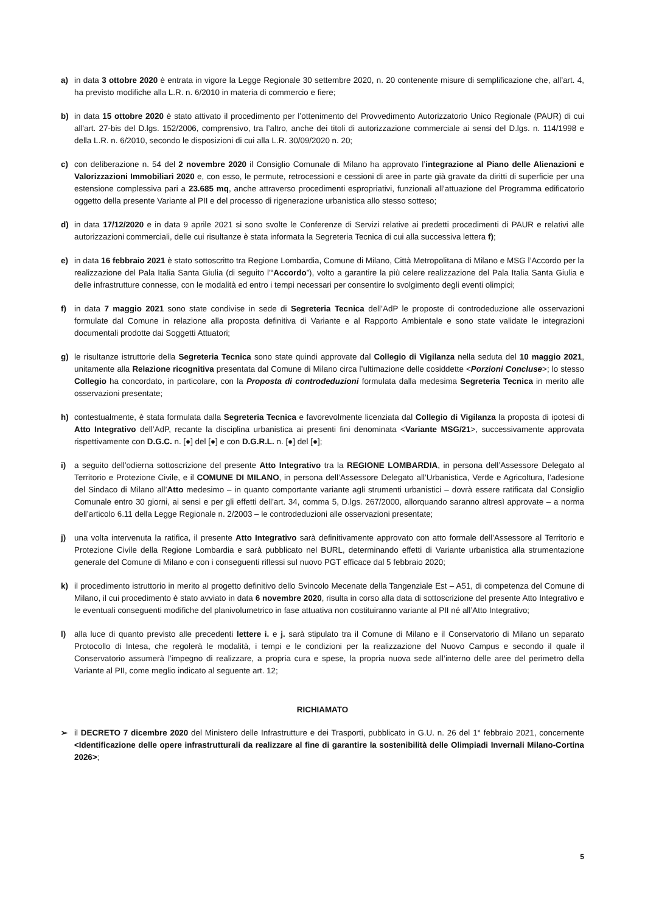a) in data 3 ottobre 2020 è entrata in vigore la Legge Regionale 30 settembre 2020, n. 20 contenente misure di semplificazione che, all’art. 4, ha previsto modifiche alla L.R. n. 6/2010 in materia di commercio e fiere;
b) in data 15 ottobre 2020 è stato attivato il procedimento per l’ottenimento del Provvedimento Autorizzatorio Unico Regionale (PAUR) di cui all'art. 27-bis del D.lgs. 152/2006, comprensivo, tra l’altro, anche dei titoli di autorizzazione commerciale ai sensi del D.lgs. n. 114/1998 e della L.R. n. 6/2010, secondo le disposizioni di cui alla L.R. 30/09/2020 n. 20;
c) con deliberazione n. 54 del 2 novembre 2020 il Consiglio Comunale di Milano ha approvato l’integrazione al Piano delle Alienazioni e Valorizzazioni Immobiliari 2020 e, con esso, le permute, retrocessioni e cessioni di aree in parte già gravate da diritti di superficie per una estensione complessiva pari a 23.685 mq, anche attraverso procedimenti espropriativi, funzionali all’attuazione del Programma edificatorio oggetto della presente Variante al PII e del processo di rigenerazione urbanistica allo stesso sotteso;
d) in data 17/12/2020 e in data 9 aprile 2021 si sono svolte le Conferenze di Servizi relative ai predetti procedimenti di PAUR e relativi alle autorizzazioni commerciali, delle cui risultanze è stata informata la Segreteria Tecnica di cui alla successiva lettera f);
e) in data 16 febbraio 2021 è stato sottoscritto tra Regione Lombardia, Comune di Milano, Città Metropolitana di Milano e MSG l’Accordo per la realizzazione del Pala Italia Santa Giulia (di seguito l’“Accordo”), volto a garantire la più celere realizzazione del Pala Italia Santa Giulia e delle infrastrutture connesse, con le modalità ed entro i tempi necessari per consentire lo svolgimento degli eventi olimpici;
f) in data 7 maggio 2021 sono state condivise in sede di Segreteria Tecnica dell’AdP le proposte di controdeduzione alle osservazioni formulate dal Comune in relazione alla proposta definitiva di Variante e al Rapporto Ambientale e sono state validate le integrazioni documentali prodotte dai Soggetti Attuatori;
g) le risultanze istruttorie della Segreteria Tecnica sono state quindi approvate dal Collegio di Vigilanza nella seduta del 10 maggio 2021, unitamente alla Relazione ricognitiva presentata dal Comune di Milano circa l’ultimazione delle cosiddette <Porzioni Concluse>; lo stesso Collegio ha concordato, in particolare, con la Proposta di controdeduzioni formulata dalla medesima Segreteria Tecnica in merito alle osservazioni presentate;
h) contestualmente, è stata formulata dalla Segreteria Tecnica e favorevolmente licenziata dal Collegio di Vigilanza la proposta di ipotesi di Atto Integrativo dell’AdP, recante la disciplina urbanistica ai presenti fini denominata <Variante MSG/21>, successivamente approvata rispettivamente con D.G.C. n. [●] del [●] e con D.G.R.L. n. [●] del [●];
i) a seguito dell’odierna sottoscrizione del presente Atto Integrativo tra la REGIONE LOMBARDIA, in persona dell’Assessore Delegato al Territorio e Protezione Civile, e il COMUNE DI MILANO, in persona dell’Assessore Delegato all’Urbanistica, Verde e Agricoltura, l’adesione del Sindaco di Milano all’Atto medesimo – in quanto comportante variante agli strumenti urbanistici – dovrà essere ratificata dal Consiglio Comunale entro 30 giorni, ai sensi e per gli effetti dell’art. 34, comma 5, D.lgs. 267/2000, allorquando saranno altresì approvate – a norma dell’articolo 6.11 della Legge Regionale n. 2/2003 – le controdeduzioni alle osservazioni presentate;
j) una volta intervenuta la ratifica, il presente Atto Integrativo sarà definitivamente approvato con atto formale dell’Assessore al Territorio e Protezione Civile della Regione Lombardia e sarà pubblicato nel BURL, determinando effetti di Variante urbanistica alla strumentazione generale del Comune di Milano e con i conseguenti riflessi sul nuovo PGT efficace dal 5 febbraio 2020;
k) il procedimento istruttorio in merito al progetto definitivo dello Svincolo Mecenate della Tangenziale Est – A51, di competenza del Comune di Milano, il cui procedimento è stato avviato in data 6 novembre 2020, risulta in corso alla data di sottoscrizione del presente Atto Integrativo e le eventuali conseguenti modifiche del planivolumetrico in fase attuativa non costituiranno variante al PII né all’Atto Integrativo;
l) alla luce di quanto previsto alle precedenti lettere i. e j. sarà stipulato tra il Comune di Milano e il Conservatorio di Milano un separato Protocollo di Intesa, che regolerà le modalità, i tempi e le condizioni per la realizzazione del Nuovo Campus e secondo il quale il Conservatorio assumerà l’impegno di realizzare, a propria cura e spese, la propria nuova sede all’interno delle aree del perimetro della Variante al PII, come meglio indicato al seguente art. 12;
RICHIAMATO
➢ il DECRETO 7 dicembre 2020 del Ministero delle Infrastrutture e dei Trasporti, pubblicato in G.U. n. 26 del 1° febbraio 2021, concernente <Identificazione delle opere infrastrutturali da realizzare al fine di garantire la sostenibilità delle Olimpiadi Invernali Milano-Cortina 2026>;
5